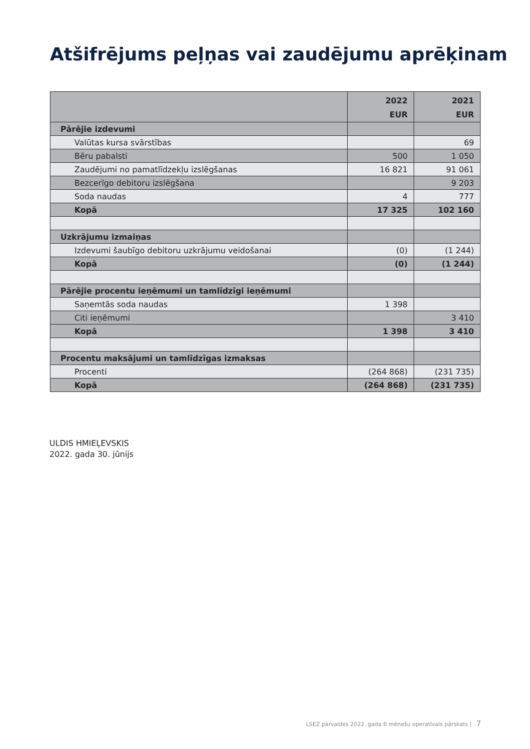Atšifrējums peļņas vai zaudējumu aprēķinam
| | 2022 EUR | 2021 EUR |
| --- | --- | --- |
| Pārējie izdevumi | | |
| Valūtas kursa svārstības | | 69 |
| Bēru pabalsti | 500 | 1 050 |
| Zaudējumi no pamatlīdzekļu izslēgšanas | 16 821 | 91 061 |
| Bezcerīgo debitoru izslēgšana | | 9 203 |
| Soda naudas | 4 | 777 |
| Kopā | 17 325 | 102 160 |
| Uzkrājumu izmaiņas | | |
| Izdevumi šaubīgo debitoru uzkrājumu veidošanai | (0) | (1 244) |
| Kopā | (0) | (1 244) |
| Pārējie procentu ieņēmumi un tamlīdzīgi ieņēmumi | | |
| Saņemtās soda naudas | 1 398 | |
| Citi ieņēmumi | | 3 410 |
| Kopā | 1 398 | 3 410 |
| Procentu maksājumi un tamlīdzīgas izmaksas | | |
| Procenti | (264 868) | (231 735) |
| Kopā | (264 868) | (231 735) |
ULDIS HMIEĻEVSKIS
2022. gada 30. jūnijs
LSEZ pārvaldes 2022. gada 6 mēnešu operatīvais pārskats | 7